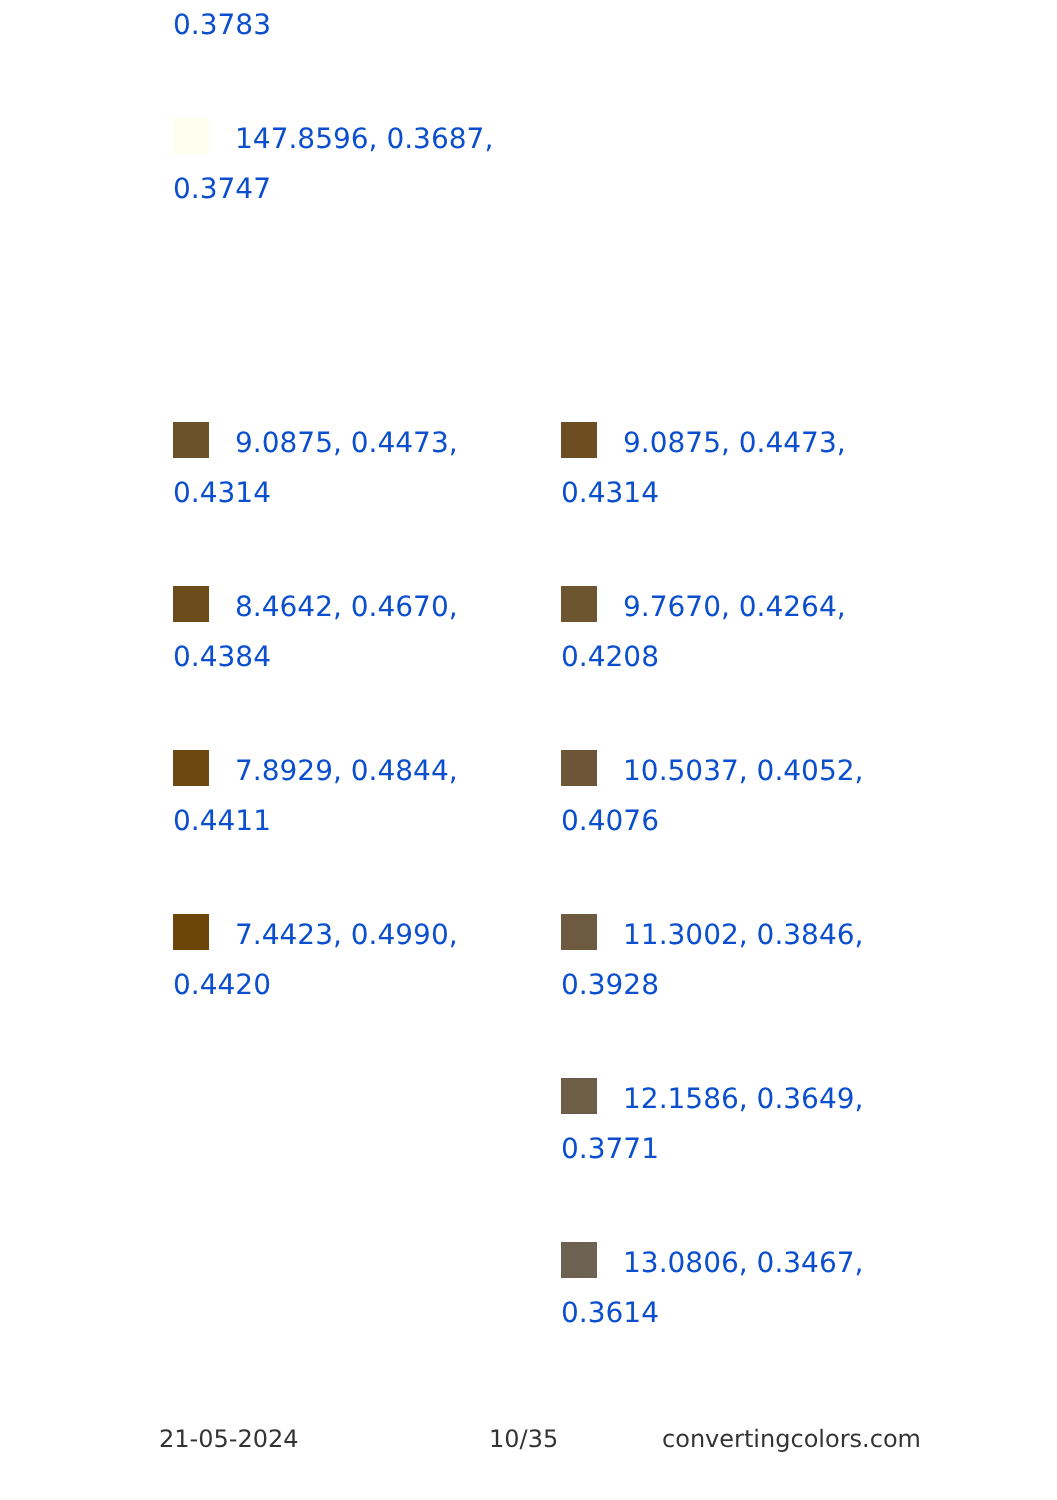0.3783
147.8596, 0.3687, 0.3747
9.0875, 0.4473, 0.4314
9.0875, 0.4473, 0.4314
8.4642, 0.4670, 0.4384
9.7670, 0.4264, 0.4208
7.8929, 0.4844, 0.4411
10.5037, 0.4052, 0.4076
7.4423, 0.4990, 0.4420
11.3002, 0.3846, 0.3928
12.1586, 0.3649, 0.3771
13.0806, 0.3467, 0.3614
21-05-2024 10/35 convertingcolors.com